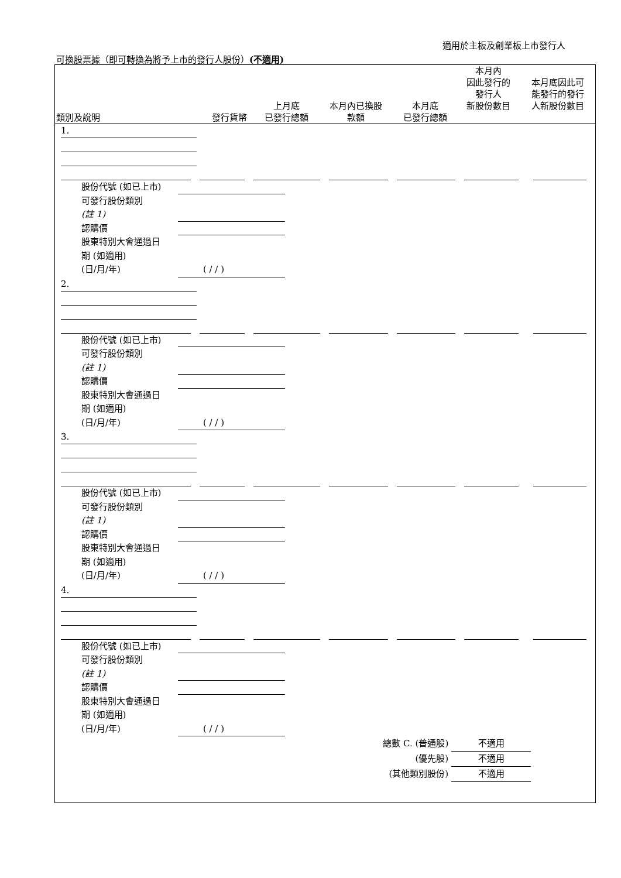適用於主板及創業板上市發行人
可換股票據（即可轉換為將予上市的發行人股份）(不適用)
| 類別及說明 | 發行貨幣 | 上月底 已發行總額 | 本月內已換股 款額 | 本月底 已發行總額 | 本月內 因此發行的 發行人 新股份數目 | 本月底因此可 能發行的發行 人新股份數目 |
1.
股份代號 (如已上市)
可發行股份類別
(註 1)
認購價
股東特別大會通過日
期 (如適用)
(日/月/年) ( / / )
2.
股份代號 (如已上市)
可發行股份類別
(註 1)
認購價
股東特別大會通過日
期 (如適用)
(日/月/年) ( / / )
3.
股份代號 (如已上市)
可發行股份類別
(註 1)
認購價
股東特別大會通過日
期 (如適用)
(日/月/年) ( / / )
4.
股份代號 (如已上市)
可發行股份類別
(註 1)
認購價
股東特別大會通過日
期 (如適用)
(日/月/年) ( / / )
總數 C. (普通股) 不適用
(優先股) 不適用
(其他類別股份) 不適用